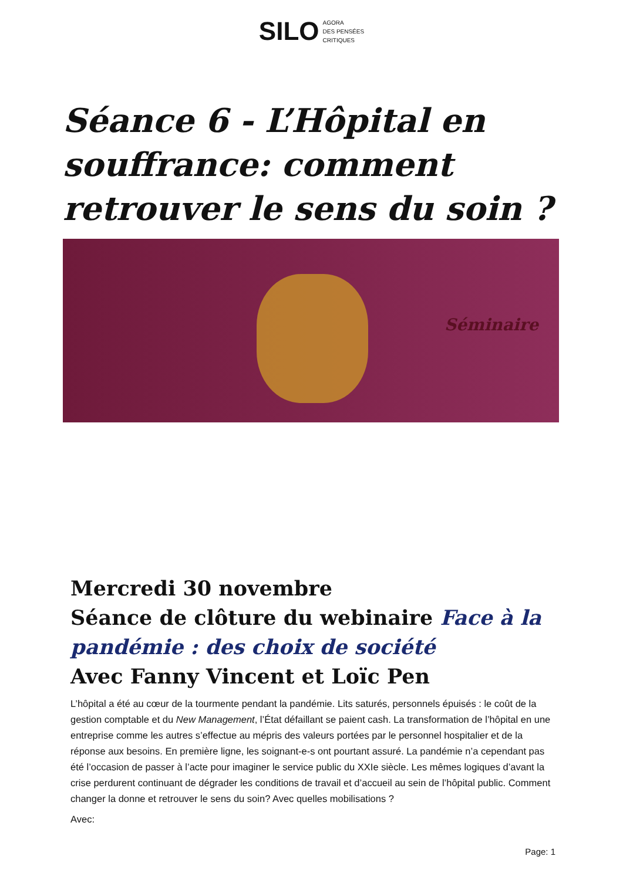SILO AGORA
DES PENSÉES
CRITIQUES
Séance 6 - L’Hôpital en souffrance: comment retrouver le sens du soin ?
Séminaire
Mercredi 30 novembre
Séance de clôture du webinaire Face à la pandémie : des choix de société
Avec Fanny Vincent et Loïc Pen
L’hôpital a été au cœur de la tourmente pendant la pandémie. Lits saturés, personnels épuisés : le coût de la gestion comptable et du New Management, l’État défaillant se paient cash. La transformation de l’hôpital en une entreprise comme les autres s’effectue au mépris des valeurs portées par le personnel hospitalier et de la réponse aux besoins. En première ligne, les soignant-e-s ont pourtant assuré. La pandémie n’a cependant pas été l’occasion de passer à l’acte pour imaginer le service public du XXIe siècle. Les mêmes logiques d’avant la crise perdurent continuant de dégrader les conditions de travail et d’accueil au sein de l’hôpital public. Comment changer la donne et retrouver le sens du soin? Avec quelles mobilisations ?
Avec:
Page: 1